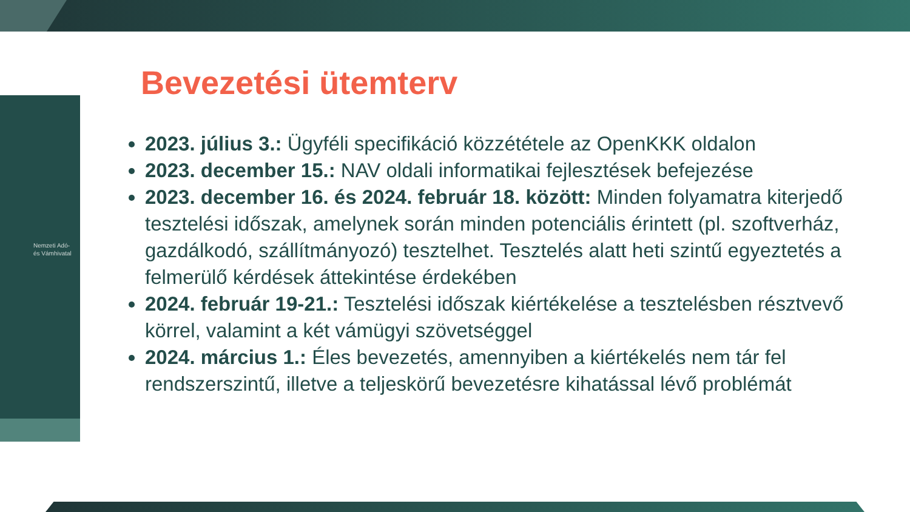Nemzeti Adó-
és Vámhivatal
Bevezetési ütemterv
2023. július 3.: Ügyféli specifikáció közzététele az OpenKKK oldalon
2023. december 15.: NAV oldali informatikai fejlesztések befejezése
2023. december 16. és 2024. február 18. között: Minden folyamatra kiterjedő tesztelési időszak, amelynek során minden potenciális érintett (pl. szoftverház, gazdálkodó, szállítmányozó) tesztelhet. Tesztelés alatt heti szintű egyeztetés a felmerülő kérdések áttekintése érdekében
2024. február 19-21.: Tesztelési időszak kiértékelése a tesztelésben résztvevő körrel, valamint a két vámügyi szövetséggel
2024. március 1.: Éles bevezetés, amennyiben a kiértékelés nem tár fel rendszerszintű, illetve a teljeskörű bevezetésre kihatással lévő problémát